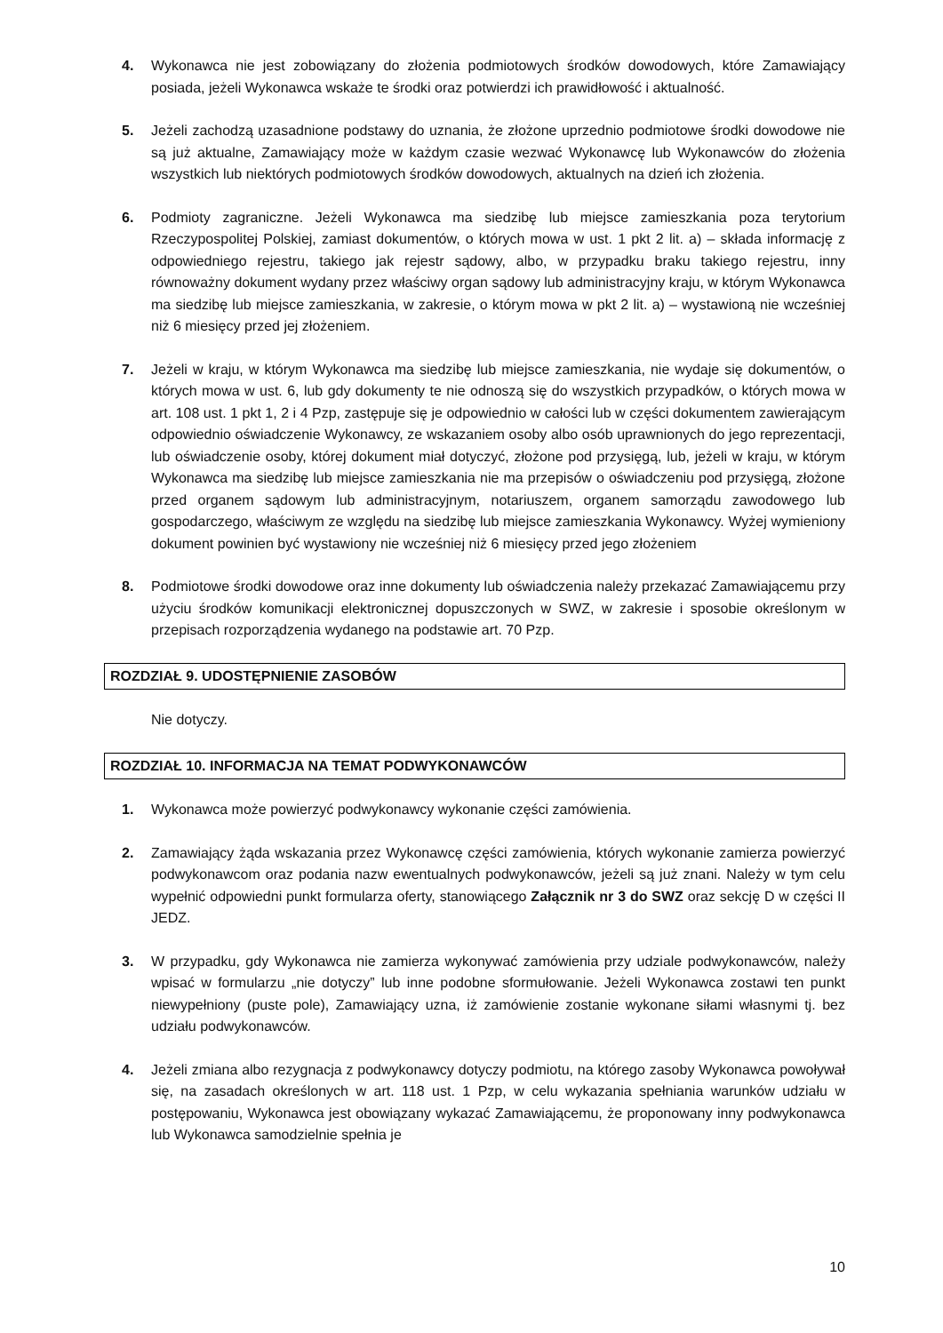4. Wykonawca nie jest zobowiązany do złożenia podmiotowych środków dowodowych, które Zamawiający posiada, jeżeli Wykonawca wskaże te środki oraz potwierdzi ich prawidłowość i aktualność.
5. Jeżeli zachodzą uzasadnione podstawy do uznania, że złożone uprzednio podmiotowe środki dowodowe nie są już aktualne, Zamawiający może w każdym czasie wezwać Wykonawcę lub Wykonawców do złożenia wszystkich lub niektórych podmiotowych środków dowodowych, aktualnych na dzień ich złożenia.
6. Podmioty zagraniczne. Jeżeli Wykonawca ma siedzibę lub miejsce zamieszkania poza terytorium Rzeczypospolitej Polskiej, zamiast dokumentów, o których mowa w ust. 1 pkt 2 lit. a) – składa informację z odpowiedniego rejestru, takiego jak rejestr sądowy, albo, w przypadku braku takiego rejestru, inny równoważny dokument wydany przez właściwy organ sądowy lub administracyjny kraju, w którym Wykonawca ma siedzibę lub miejsce zamieszkania, w zakresie, o którym mowa w pkt 2 lit. a) – wystawioną nie wcześniej niż 6 miesięcy przed jej złożeniem.
7. Jeżeli w kraju, w którym Wykonawca ma siedzibę lub miejsce zamieszkania, nie wydaje się dokumentów, o których mowa w ust. 6, lub gdy dokumenty te nie odnoszą się do wszystkich przypadków, o których mowa w art. 108 ust. 1 pkt 1, 2 i 4 Pzp, zastępuje się je odpowiednio w całości lub w części dokumentem zawierającym odpowiednio oświadczenie Wykonawcy, ze wskazaniem osoby albo osób uprawnionych do jego reprezentacji, lub oświadczenie osoby, której dokument miał dotyczyć, złożone pod przysięgą, lub, jeżeli w kraju, w którym Wykonawca ma siedzibę lub miejsce zamieszkania nie ma przepisów o oświadczeniu pod przysięgą, złożone przed organem sądowym lub administracyjnym, notariuszem, organem samorządu zawodowego lub gospodarczego, właściwym ze względu na siedzibę lub miejsce zamieszkania Wykonawcy. Wyżej wymieniony dokument powinien być wystawiony nie wcześniej niż 6 miesięcy przed jego złożeniem
8. Podmiotowe środki dowodowe oraz inne dokumenty lub oświadczenia należy przekazać Zamawiającemu przy użyciu środków komunikacji elektronicznej dopuszczonych w SWZ, w zakresie i sposobie określonym w przepisach rozporządzenia wydanego na podstawie art. 70 Pzp.
ROZDZIAŁ 9. UDOSTĘPNIENIE ZASOBÓW
Nie dotyczy.
ROZDZIAŁ 10. INFORMACJA NA TEMAT PODWYKONAWCÓW
1. Wykonawca może powierzyć podwykonawcy wykonanie części zamówienia.
2. Zamawiający żąda wskazania przez Wykonawcę części zamówienia, których wykonanie zamierza powierzyć podwykonawcom oraz podania nazw ewentualnych podwykonawców, jeżeli są już znani. Należy w tym celu wypełnić odpowiedni punkt formularza oferty, stanowiącego Załącznik nr 3 do SWZ oraz sekcję D w części II JEDZ.
3. W przypadku, gdy Wykonawca nie zamierza wykonywać zamówienia przy udziale podwykonawców, należy wpisać w formularzu „nie dotyczy” lub inne podobne sformułowanie. Jeżeli Wykonawca zostawi ten punkt niewypełniony (puste pole), Zamawiający uzna, iż zamówienie zostanie wykonane siłami własnymi tj. bez udziału podwykonawców.
4. Jeżeli zmiana albo rezygnacja z podwykonawcy dotyczy podmiotu, na którego zasoby Wykonawca powoływał się, na zasadach określonych w art. 118 ust. 1 Pzp, w celu wykazania spełniania warunków udziału w postępowaniu, Wykonawca jest obowiązany wykazać Zamawiającemu, że proponowany inny podwykonawca lub Wykonawca samodzielnie spełnia je
10